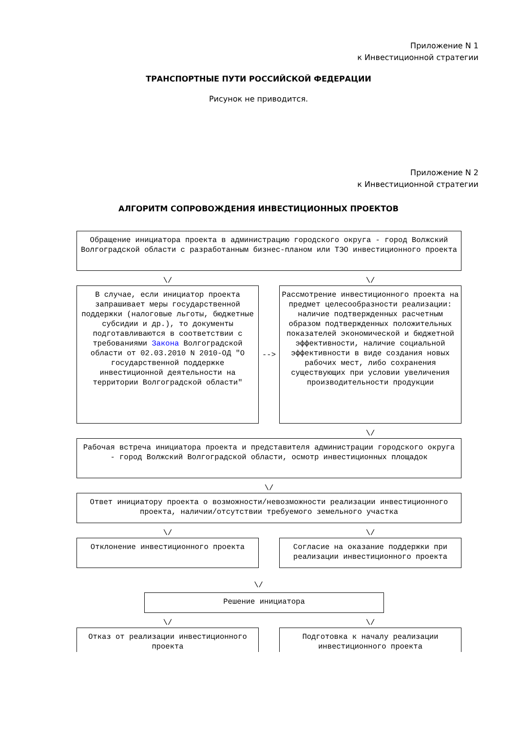Приложение N 1
к Инвестиционной стратегии
ТРАНСПОРТНЫЕ ПУТИ РОССИЙСКОЙ ФЕДЕРАЦИИ
Рисунок не приводится.
Приложение N 2
к Инвестиционной стратегии
АЛГОРИТМ СОПРОВОЖДЕНИЯ ИНВЕСТИЦИОННЫХ ПРОЕКТОВ
Обращение инициатора проекта в администрацию городского округа - город Волжский Волгоградской области с разработанным бизнес-планом или ТЭО инвестиционного проекта
\/ \/
В случае, если инициатор проекта запрашивает меры государственной поддержки (налоговые льготы, бюджетные субсидии и др.), то документы подготавливаются в соответствии с требованиями Закона Волгоградской области от 02.03.2010 N 2010-ОД "О государственной поддержке инвестиционной деятельности на территории Волгоградской области"
-->
Рассмотрение инвестиционного проекта на предмет целесообразности реализации: наличие подтвержденных расчетным образом подтвержденных положительных показателей экономической и бюджетной эффективности, наличие социальной эффективности в виде создания новых рабочих мест, либо сохранения существующих при условии увеличения производительности продукции
\/
Рабочая встреча инициатора проекта и представителя администрации городского округа - город Волжский Волгоградской области, осмотр инвестиционных площадок
\/
Ответ инициатору проекта о возможности/невозможности реализации инвестиционного проекта, наличии/отсутствии требуемого земельного участка
\/ \/
Отклонение инвестиционного проекта Согласие на оказание поддержки при реализации инвестиционного проекта
\/
Решение инициатора
\/ \/
Отказ от реализации инвестиционного проекта
Подготовка к началу реализации инвестиционного проекта